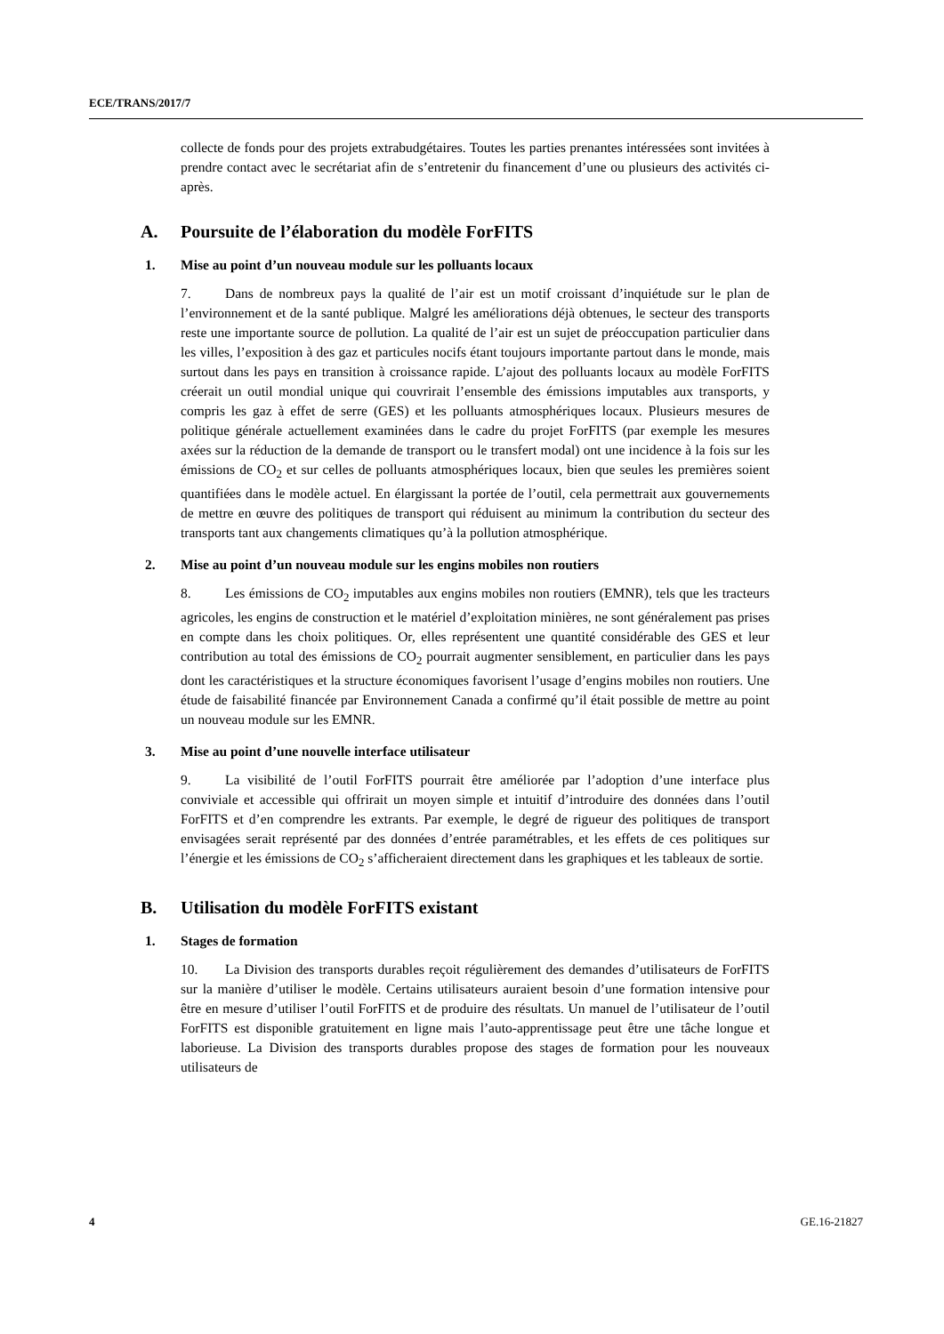ECE/TRANS/2017/7
collecte de fonds pour des projets extrabudgétaires. Toutes les parties prenantes intéressées sont invitées à prendre contact avec le secrétariat afin de s’entretenir du financement d’une ou plusieurs des activités ci-après.
A. Poursuite de l’élaboration du modèle ForFITS
1. Mise au point d’un nouveau module sur les polluants locaux
7. Dans de nombreux pays la qualité de l’air est un motif croissant d’inquiétude sur le plan de l’environnement et de la santé publique. Malgré les améliorations déjà obtenues, le secteur des transports reste une importante source de pollution. La qualité de l’air est un sujet de préoccupation particulier dans les villes, l’exposition à des gaz et particules nocifs étant toujours importante partout dans le monde, mais surtout dans les pays en transition à croissance rapide. L’ajout des polluants locaux au modèle ForFITS créerait un outil mondial unique qui couvrirait l’ensemble des émissions imputables aux transports, y compris les gaz à effet de serre (GES) et les polluants atmosphériques locaux. Plusieurs mesures de politique générale actuellement examinées dans le cadre du projet ForFITS (par exemple les mesures axées sur la réduction de la demande de transport ou le transfert modal) ont une incidence à la fois sur les émissions de CO<sub>2</sub> et sur celles de polluants atmosphériques locaux, bien que seules les premières soient quantifiées dans le modèle actuel. En élargissant la portée de l’outil, cela permettrait aux gouvernements de mettre en œuvre des politiques de transport qui réduisent au minimum la contribution du secteur des transports tant aux changements climatiques qu’à la pollution atmosphérique.
2. Mise au point d’un nouveau module sur les engins mobiles non routiers
8. Les émissions de CO<sub>2</sub> imputables aux engins mobiles non routiers (EMNR), tels que les tracteurs agricoles, les engins de construction et le matériel d’exploitation minières, ne sont généralement pas prises en compte dans les choix politiques. Or, elles représentent une quantité considérable des GES et leur contribution au total des émissions de CO<sub>2</sub> pourrait augmenter sensiblement, en particulier dans les pays dont les caractéristiques et la structure économiques favorisent l’usage d’engins mobiles non routiers. Une étude de faisabilité financée par Environnement Canada a confirmé qu’il était possible de mettre au point un nouveau module sur les EMNR.
3. Mise au point d’une nouvelle interface utilisateur
9. La visibilité de l’outil ForFITS pourrait être améliorée par l’adoption d’une interface plus conviviale et accessible qui offrirait un moyen simple et intuitif d’introduire des données dans l’outil ForFITS et d’en comprendre les extrants. Par exemple, le degré de rigueur des politiques de transport envisagées serait représenté par des données d’entrée paramétrables, et les effets de ces politiques sur l’énergie et les émissions de CO<sub>2</sub> s’afficheraient directement dans les graphiques et les tableaux de sortie.
B. Utilisation du modèle ForFITS existant
1. Stages de formation
10. La Division des transports durables reçoit régulièrement des demandes d’utilisateurs de ForFITS sur la manière d’utiliser le modèle. Certains utilisateurs auraient besoin d’une formation intensive pour être en mesure d’utiliser l’outil ForFITS et de produire des résultats. Un manuel de l’utilisateur de l’outil ForFITS est disponible gratuitement en ligne mais l’auto-apprentissage peut être une tâche longue et laborieuse. La Division des transports durables propose des stages de formation pour les nouveaux utilisateurs de
4 GE.16-21827